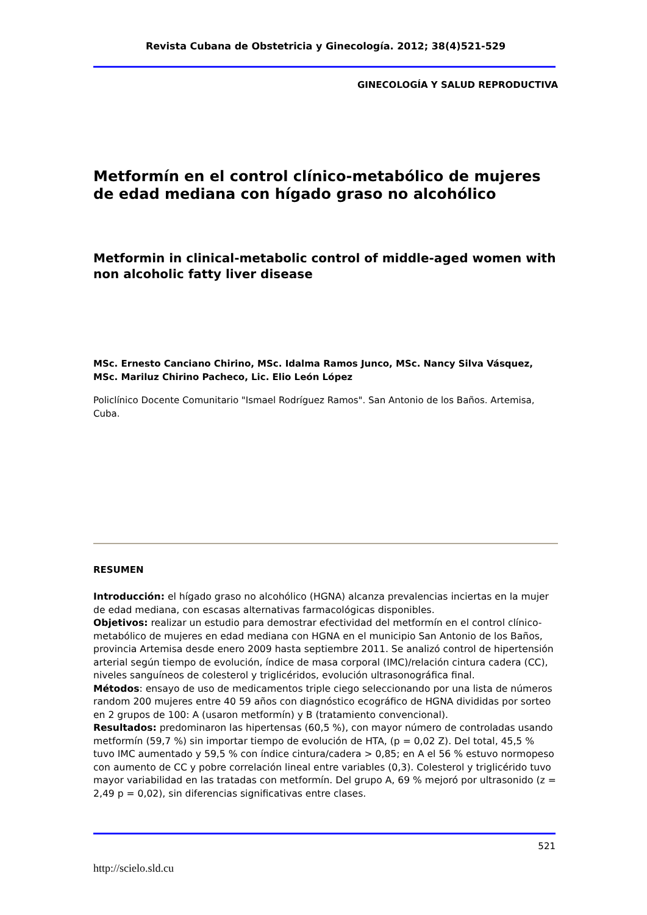Revista Cubana de Obstetricia y Ginecología. 2012; 38(4)521-529
GINECOLOGÍA Y SALUD REPRODUCTIVA
Metformín en el control clínico-metabólico de mujeres de edad mediana con hígado graso no alcohólico
Metformin in clinical-metabolic control of middle-aged women with non alcoholic fatty liver disease
MSc. Ernesto Canciano Chirino, MSc. Idalma Ramos Junco, MSc. Nancy Silva Vásquez, MSc. Mariluz Chirino Pacheco, Lic. Elio León López
Policlínico Docente Comunitario "Ismael Rodríguez Ramos". San Antonio de los Baños. Artemisa, Cuba.
RESUMEN
Introducción: el hígado graso no alcohólico (HGNA) alcanza prevalencias inciertas en la mujer de edad mediana, con escasas alternativas farmacológicas disponibles.
Objetivos: realizar un estudio para demostrar efectividad del metformín en el control clínico-metabólico de mujeres en edad mediana con HGNA en el municipio San Antonio de los Baños, provincia Artemisa desde enero 2009 hasta septiembre 2011. Se analizó control de hipertensión arterial según tiempo de evolución, índice de masa corporal (IMC)/relación cintura cadera (CC), niveles sanguíneos de colesterol y triglicéridos, evolución ultrasonográfica final.
Métodos: ensayo de uso de medicamentos triple ciego seleccionando por una lista de números random 200 mujeres entre 40 59 años con diagnóstico ecográfico de HGNA divididas por sorteo en 2 grupos de 100: A (usaron metformín) y B (tratamiento convencional).
Resultados: predominaron las hipertensas (60,5 %), con mayor número de controladas usando metformín (59,7 %) sin importar tiempo de evolución de HTA, (p = 0,02 Z). Del total, 45,5 % tuvo IMC aumentado y 59,5 % con índice cintura/cadera > 0,85; en A el 56 % estuvo normopeso con aumento de CC y pobre correlación lineal entre variables (0,3). Colesterol y triglicérido tuvo mayor variabilidad en las tratadas con metformín. Del grupo A, 69 % mejoró por ultrasonido (z = 2,49 p = 0,02), sin diferencias significativas entre clases.
521
http://scielo.sld.cu